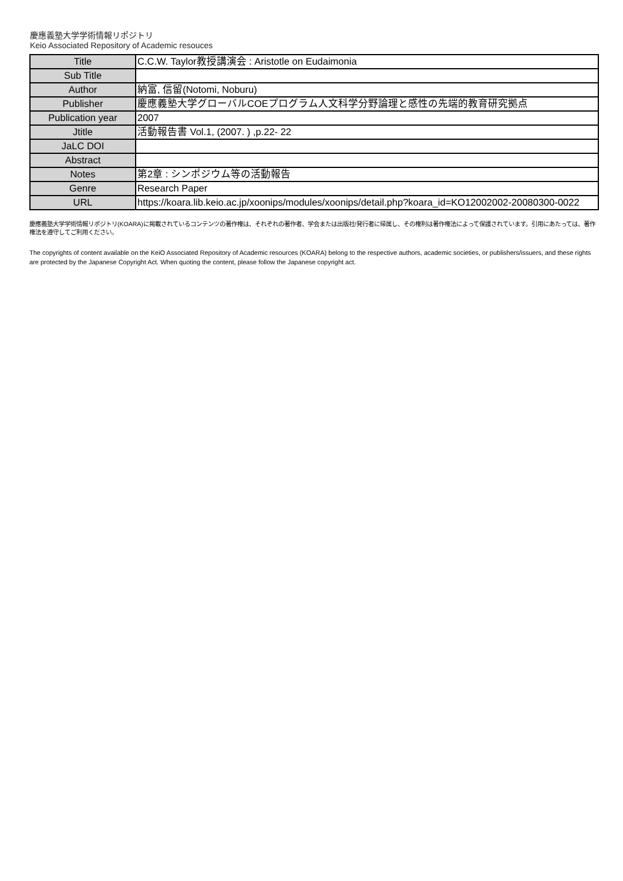慶應義塾大学学術情報リポジトリ
Keio Associated Repository of Academic resouces
| Title | C.C.W. Taylor教授講演会 : Aristotle on Eudaimonia |
| Sub Title | |
| Author | 納富, 信留(Notomi, Noburu) |
| Publisher | 慶應義塾大学グローバルCOEプログラム人文科学分野論理と感性の先端的教育研究拠点 |
| Publication year | 2007 |
| Jtitle | 活動報告書 Vol.1, (2007. ) ,p.22- 22 |
| JaLC DOI | |
| Abstract | |
| Notes | 第2章 : シンポジウム等の活動報告 |
| Genre | Research Paper |
| URL | https://koara.lib.keio.ac.jp/xoonips/modules/xoonips/detail.php?koara_id=KO12002002-20080300-0022 |
慶應義塾大学学術情報リポジトリ(KOARA)に掲載されているコンテンツの著作権は、それぞれの著作者、学会または出版社/発行者に帰属し、その権利は著作権法によって保護されています。引用にあたっては、著作権法を遵守してご利用ください。
The copyrights of content available on the KeiO Associated Repository of Academic resources (KOARA) belong to the respective authors, academic societies, or publishers/issuers, and these rights are protected by the Japanese Copyright Act. When quoting the content, please follow the Japanese copyright act.